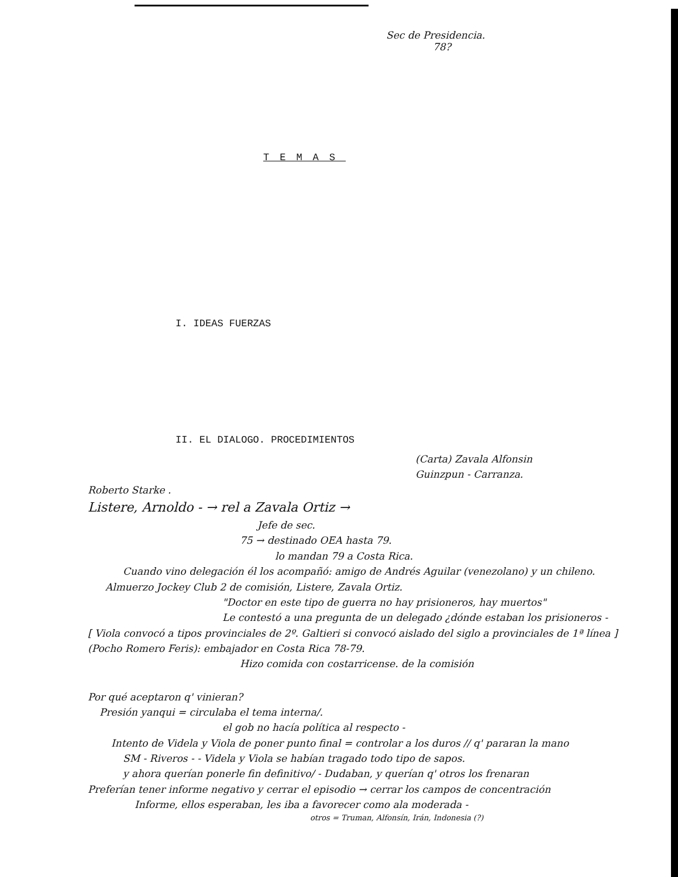Sec de Presidencia.
78?
TEMAS
I. IDEAS FUERZAS
II. EL DIALOGO. PROCEDIMIENTOS
(Carta) Zavala Alfonsin
Guinzpun - Carranza.
Roberto Starke .
Listere, Arnoldo - → rel a Zavala Ortiz →
Jefe de sec.
75 → destinado OEA hasta 79.
lo mandan 79 a Costa Rica.
Cuando vino delegación él los acompañó: amigo de Andrés Aguilar (venezolano) y un chileno.
Almuerzo Jockey Club 2 de comisión, Listere, Zavala Ortiz.
"Doctor en este tipo de guerra no hay prisioneros, hay muertos"
Le contestó a una pregunta de un delegado ¿dónde estaban los prisioneros -
[ Viola convocó a tipos provinciales de 2º. Galtieri si convocó aislado del siglo a provinciales de 1ª línea ]
(Pocho Romero Feris): embajador en Costa Rica 78-79.
Hizo comida con costarricense. de la comisión
Por qué aceptaron q' vinieran?
Presión yanqui = circulaba el tema interna/.
el gob no hacía política al respecto -
Intento de Videla y Viola de poner punto final = controlar a los duros // q' pararan la mano
SM - Riveros - - Videla y Viola se habían tragado todo tipo de sapos.
y ahora querían ponerle fin definitivo/ - Dudaban, y querían q' otros los frenaran
Preferían tener informe negativo y cerrar el episodio → cerrar los campos de concentración
Informe, ellos esperaban, les iba a favorecer como ala moderada -
otros = Truman, Alfonsín, Irán, Indonesia (?)